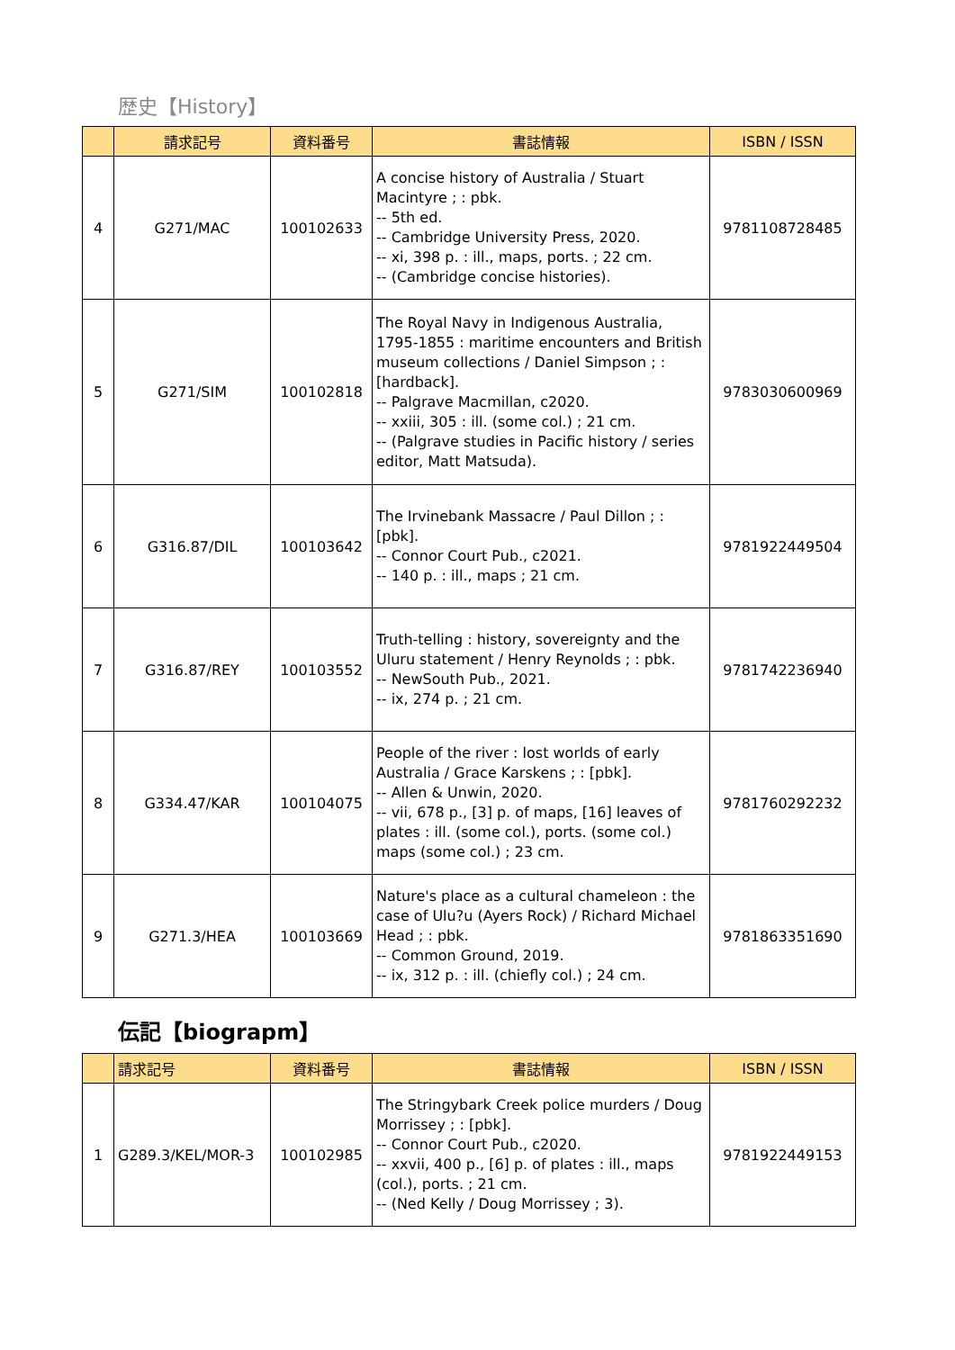歴史【History】
| | 請求記号 | 資料番号 | 書誌情報 | ISBN / ISSN |
| --- | --- | --- | --- | --- |
| 4 | G271/MAC | 100102633 | A concise history of Australia / Stuart Macintyre ; : pbk. -- 5th ed. -- Cambridge University Press, 2020. -- xi, 398 p. : ill., maps, ports. ; 22 cm. -- (Cambridge concise histories). | 9781108728485 |
| 5 | G271/SIM | 100102818 | The Royal Navy in Indigenous Australia, 1795-1855 : maritime encounters and British museum collections / Daniel Simpson ; : [hardback]. -- Palgrave Macmillan, c2020. -- xxiii, 305 : ill. (some col.) ; 21 cm. -- (Palgrave studies in Pacific history / series editor, Matt Matsuda). | 9783030600969 |
| 6 | G316.87/DIL | 100103642 | The Irvinebank Massacre / Paul Dillon ; : [pbk]. -- Connor Court Pub., c2021. -- 140 p. : ill., maps ; 21 cm. | 9781922449504 |
| 7 | G316.87/REY | 100103552 | Truth-telling : history, sovereignty and the Uluru statement / Henry Reynolds ; : pbk. -- NewSouth Pub., 2021. -- ix, 274 p. ; 21 cm. | 9781742236940 |
| 8 | G334.47/KAR | 100104075 | People of the river : lost worlds of early Australia / Grace Karskens ; : [pbk]. -- Allen & Unwin, 2020. -- vii, 678 p., [3] p. of maps, [16] leaves of plates : ill. (some col.), ports. (some col.) maps (some col.) ; 23 cm. | 9781760292232 |
| 9 | G271.3/HEA | 100103669 | Nature's place as a cultural chameleon : the case of Ulu?u (Ayers Rock) / Richard Michael Head ; : pbk. -- Common Ground, 2019. -- ix, 312 p. : ill. (chiefly col.) ; 24 cm. | 9781863351690 |
伝記【biograpm】
| | 請求記号 | 資料番号 | 書誌情報 | ISBN / ISSN |
| --- | --- | --- | --- | --- |
| 1 | G289.3/KEL/MOR-3 | 100102985 | The Stringybark Creek police murders / Doug Morrissey ; : [pbk]. -- Connor Court Pub., c2020. -- xxvii, 400 p., [6] p. of plates : ill., maps (col.), ports. ; 21 cm. -- (Ned Kelly / Doug Morrissey ; 3). | 9781922449153 |